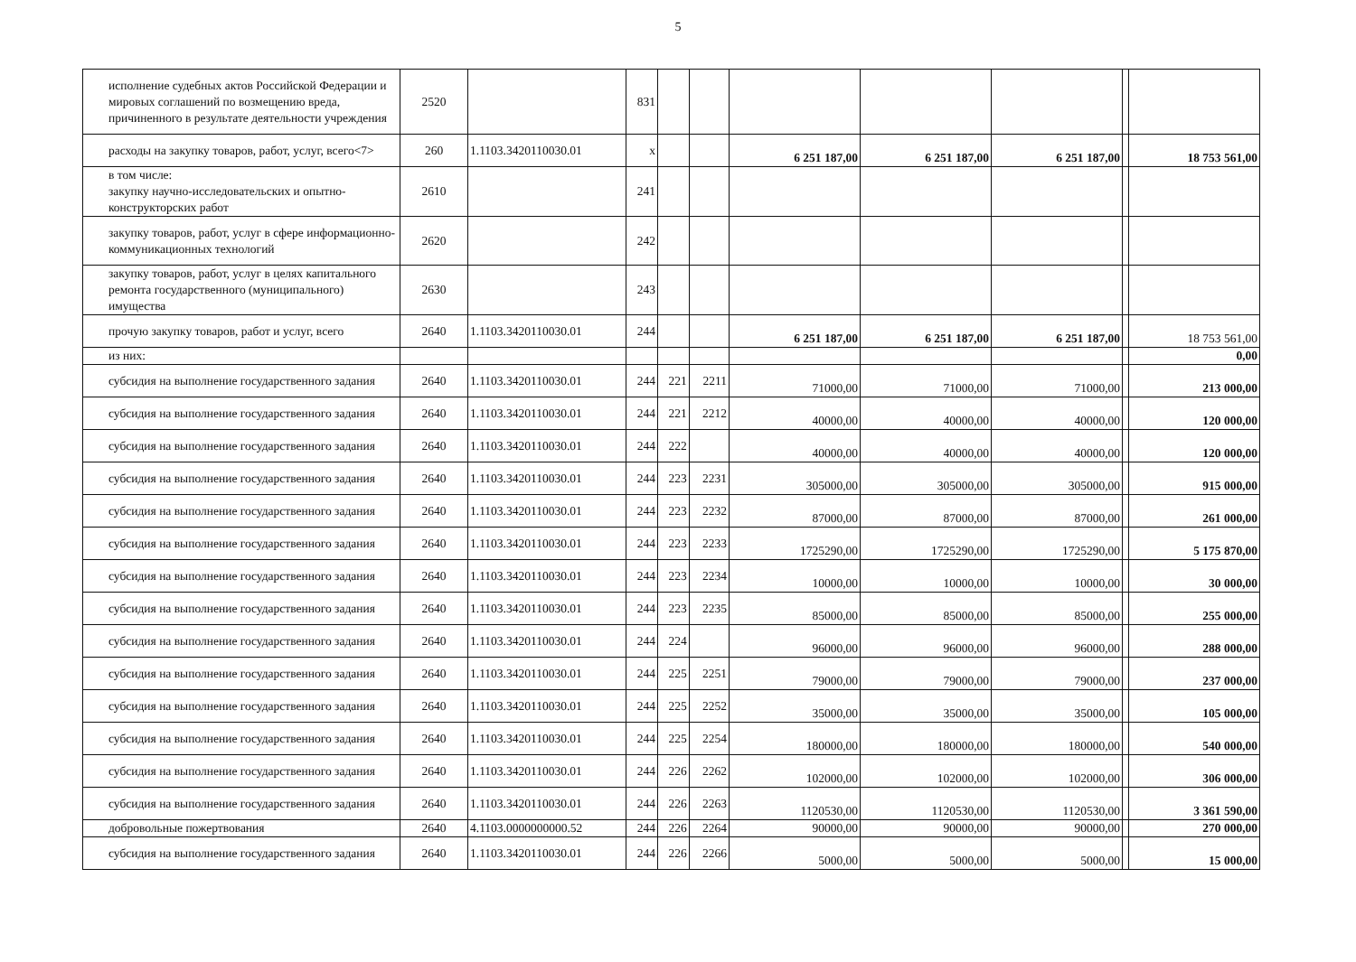5
| исполнение судебных актов Российской Федерации и мировых соглашений по возмещению вреда, причиненного в результате деятельности учреждения | 2520 | | 831 | | | | | | | |
| расходы на закупку товаров, работ, услуг, всего<7> | 260 | 1.1103.3420110030.01 | x | | | 6 251 187,00 | 6 251 187,00 | 6 251 187,00 | | 18 753 561,00 |
| в том числе: закупку научно-исследовательских и опытно-конструкторских работ | 2610 | | 241 | | | | | | | |
| закупку товаров, работ, услуг в сфере информационно-коммуникационных технологий | 2620 | | 242 | | | | | | | |
| закупку товаров, работ, услуг в целях капитального ремонта государственного (муниципального) имущества | 2630 | | 243 | | | | | | | |
| прочую закупку товаров, работ и услуг, всего | 2640 | 1.1103.3420110030.01 | 244 | | | 6 251 187,00 | 6 251 187,00 | 6 251 187,00 | | 18 753 561,00 |
| из них: | | | | | | | | | | 0,00 |
| субсидия на выполнение государственного задания | 2640 | 1.1103.3420110030.01 | 244 | 221 | 2211 | 71000,00 | 71000,00 | 71000,00 | | 213 000,00 |
| субсидия на выполнение государственного задания | 2640 | 1.1103.3420110030.01 | 244 | 221 | 2212 | 40000,00 | 40000,00 | 40000,00 | | 120 000,00 |
| субсидия на выполнение государственного задания | 2640 | 1.1103.3420110030.01 | 244 | 222 | | 40000,00 | 40000,00 | 40000,00 | | 120 000,00 |
| субсидия на выполнение государственного задания | 2640 | 1.1103.3420110030.01 | 244 | 223 | 2231 | 305000,00 | 305000,00 | 305000,00 | | 915 000,00 |
| субсидия на выполнение государственного задания | 2640 | 1.1103.3420110030.01 | 244 | 223 | 2232 | 87000,00 | 87000,00 | 87000,00 | | 261 000,00 |
| субсидия на выполнение государственного задания | 2640 | 1.1103.3420110030.01 | 244 | 223 | 2233 | 1725290,00 | 1725290,00 | 1725290,00 | | 5 175 870,00 |
| субсидия на выполнение государственного задания | 2640 | 1.1103.3420110030.01 | 244 | 223 | 2234 | 10000,00 | 10000,00 | 10000,00 | | 30 000,00 |
| субсидия на выполнение государственного задания | 2640 | 1.1103.3420110030.01 | 244 | 223 | 2235 | 85000,00 | 85000,00 | 85000,00 | | 255 000,00 |
| субсидия на выполнение государственного задания | 2640 | 1.1103.3420110030.01 | 244 | 224 | | 96000,00 | 96000,00 | 96000,00 | | 288 000,00 |
| субсидия на выполнение государственного задания | 2640 | 1.1103.3420110030.01 | 244 | 225 | 2251 | 79000,00 | 79000,00 | 79000,00 | | 237 000,00 |
| субсидия на выполнение государственного задания | 2640 | 1.1103.3420110030.01 | 244 | 225 | 2252 | 35000,00 | 35000,00 | 35000,00 | | 105 000,00 |
| субсидия на выполнение государственного задания | 2640 | 1.1103.3420110030.01 | 244 | 225 | 2254 | 180000,00 | 180000,00 | 180000,00 | | 540 000,00 |
| субсидия на выполнение государственного задания | 2640 | 1.1103.3420110030.01 | 244 | 226 | 2262 | 102000,00 | 102000,00 | 102000,00 | | 306 000,00 |
| субсидия на выполнение государственного задания | 2640 | 1.1103.3420110030.01 | 244 | 226 | 2263 | 1120530,00 | 1120530,00 | 1120530,00 | | 3 361 590,00 |
| добровольные пожертвования | 2640 | 4.1103.0000000000.52 | 244 | 226 | 2264 | 90000,00 | 90000,00 | 90000,00 | | 270 000,00 |
| субсидия на выполнение государственного задания | 2640 | 1.1103.3420110030.01 | 244 | 226 | 2266 | 5000,00 | 5000,00 | 5000,00 | | 15 000,00 |